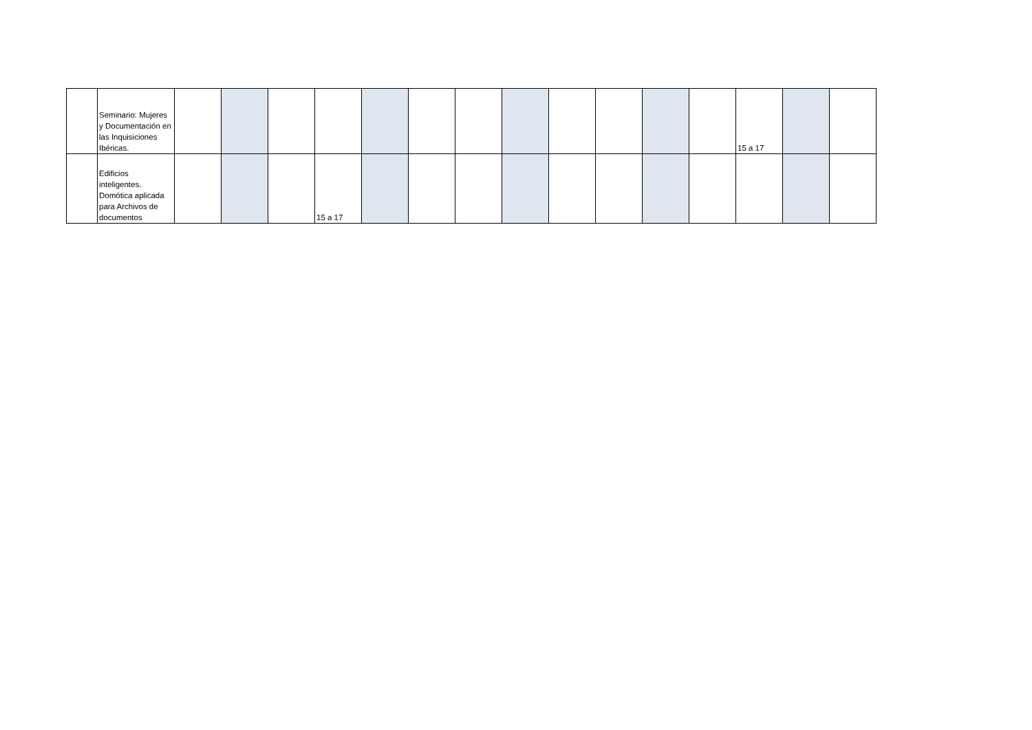| | Seminario: Mujeres y Documentación en las Inquisiciones Ibéricas. | | | | | | | | | | | | | 15 a 17 | | |
| | Edificios inteligentes. Domótica aplicada para Archivos de documentos | | | | 15 a 17 | | | | | | | | | | | |